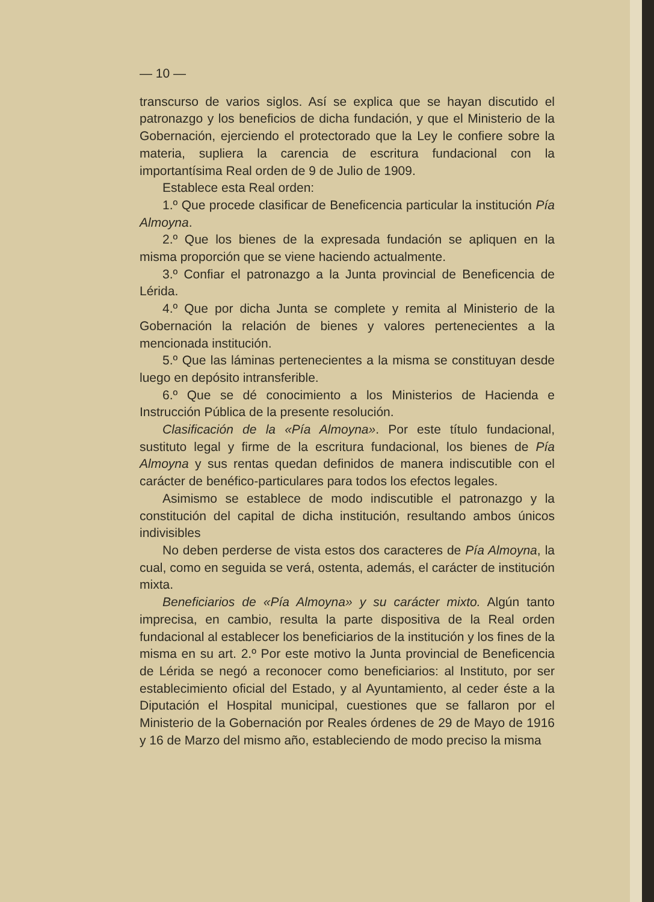— 10 —
transcurso de varios siglos. Así se explica que se hayan discutido el patronazgo y los beneficios de dicha fundación, y que el Ministerio de la Gobernación, ejerciendo el protectorado que la Ley le confiere sobre la materia, supliera la carencia de escritura fundacional con la importantísima Real orden de 9 de Julio de 1909.
Establece esta Real orden:
1.º Que procede clasificar de Beneficencia particular la institución Pía Almoyna.
2.º Que los bienes de la expresada fundación se apliquen en la misma proporción que se viene haciendo actualmente.
3.º Confiar el patronazgo a la Junta provincial de Beneficencia de Lérida.
4.º Que por dicha Junta se complete y remita al Ministerio de la Gobernación la relación de bienes y valores pertenecientes a la mencionada institución.
5.º Que las láminas pertenecientes a la misma se constituyan desde luego en depósito intransferible.
6.º Que se dé conocimiento a los Ministerios de Hacienda e Instrucción Pública de la presente resolución.
Clasificación de la «Pía Almoyna». Por este título fundacional, sustituto legal y firme de la escritura fundacional, los bienes de Pía Almoyna y sus rentas quedan definidos de manera indiscutible con el carácter de benéfico-particulares para todos los efectos legales.
Asimismo se establece de modo indiscutible el patronazgo y la constitución del capital de dicha institución, resultando ambos únicos indivisibles
No deben perderse de vista estos dos caracteres de Pía Almoyna, la cual, como en seguida se verá, ostenta, además, el carácter de institución mixta.
Beneficiarios de «Pía Almoyna» y su carácter mixto. Algún tanto imprecisa, en cambio, resulta la parte dispositiva de la Real orden fundacional al establecer los beneficiarios de la institución y los fines de la misma en su art. 2.º Por este motivo la Junta provincial de Beneficencia de Lérida se negó a reconocer como beneficiarios: al Instituto, por ser establecimiento oficial del Estado, y al Ayuntamiento, al ceder éste a la Diputación el Hospital municipal, cuestiones que se fallaron por el Ministerio de la Gobernación por Reales órdenes de 29 de Mayo de 1916 y 16 de Marzo del mismo año, estableciendo de modo preciso la misma